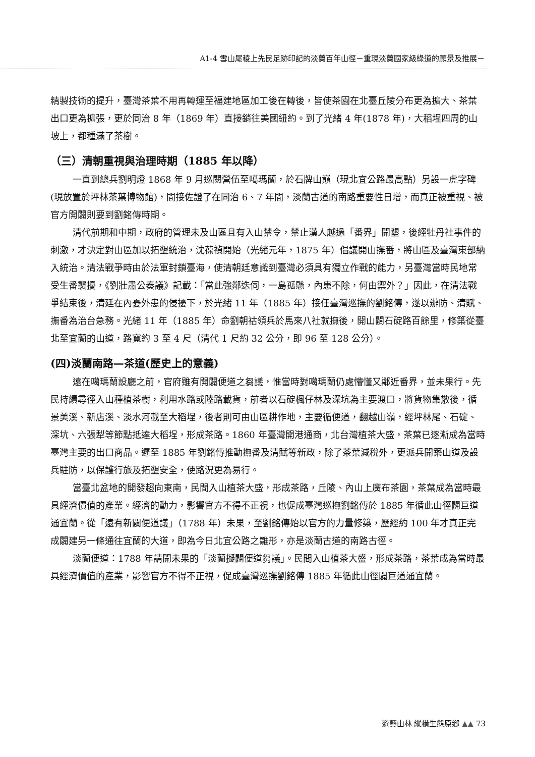A1-4 雪山尾稜上先民足跡印記的淡蘭百年山徑－重現淡蘭國家級綠道的願景及推展－
精製技術的提升，臺灣茶葉不用再轉運至福建地區加工後在轉後，皆使茶園在北臺丘陵分布更為擴大、茶葉出口更為擴張，更於同治 8 年（1869 年）直接銷往美國紐約。到了光緒 4 年(1878 年)，大稻埕四周的山坡上，都種滿了茶樹。
（三）清朝重視與治理時期（1885 年以降）
一直到總兵劉明燈 1868 年 9 月巡閱營伍至噶瑪蘭，於石牌山巔（現北宜公路最高點）另設一虎字碑(現放置於坪林茶葉博物館)，間接佐證了在同治 6、7 年間，淡蘭古道的南路重要性日增，而真正被重視、被官方開闢則要到劉銘傳時期。
清代前期和中期，政府的管理未及山區且有入山禁令，禁止漢人越過「番界」開墾，後經牡丹社事件的刺激，才決定對山區加以拓墾統治，沈葆禎開始（光緒元年，1875 年）倡議開山撫番，將山區及臺灣東部納入統治。清法戰爭時由於法軍封鎖臺海，使清朝廷意識到臺灣必須具有獨立作戰的能力，另臺灣當時民地常受生番襲擾，《劉壯肅公奏議》記載：「當此強鄰迭伺，一島孤懸，內患不除，何由禦外？」因此，在清法戰爭結束後，清廷在內憂外患的侵擾下，於光緒 11 年（1885 年）接任臺灣巡撫的劉銘傳，遂以辦防、清賦、撫番為治台急務。光緒 11 年（1885 年）命劉朝祜領兵於馬來八社就撫後，開山闢石碇路百餘里，修築從臺北至宜蘭的山道，路寬約 3 至 4 尺（清代 1 尺約 32 公分，即 96 至 128 公分）。
(四)淡蘭南路—茶道(歷史上的意義)
遠在噶瑪蘭設廳之前，官府雖有開闢便道之芻議，惟當時對噶瑪蘭仍處懵懂又鄰近番界，並未果行。先民持續尋徑入山種植茶樹，利用水路或陸路載貨，前者以石碇楓仔林及深坑為主要渡口，將貨物集散後，循景美溪、新店溪、淡水河載至大稻埕，後者則可由山區耕作地，主要循便道，翻越山嶺，經坪林尾、石碇、深坑、六張犁等節點抵達大稻埕，形成茶路。1860 年臺灣開港通商，北台灣植茶大盛，茶葉已逐漸成為當時臺灣主要的出口商品。遲至 1885 年劉銘傳推動撫番及清賦等新政，除了茶葉減稅外，更派兵開築山道及設兵駐防，以保護行旅及拓墾安全，使路況更為易行。
當臺北盆地的開發趨向東南，民間入山植茶大盛，形成茶路，丘陵、內山上廣布茶園，茶葉成為當時最具經濟價值的產業。經濟的動力，影響官方不得不正視，也促成臺灣巡撫劉銘傳於 1885 年循此山徑闢巨道通宜蘭。從「遠有新闢便道議」（1788 年）未果，至劉銘傳始以官方的力量修築，歷經約 100 年才真正完成闢建另一條通往宜蘭的大道，即為今日北宜公路之雛形，亦是淡蘭古道的南路古徑。
淡蘭便道：1788 年請開未果的「淡蘭擬闢便道芻議」。民間入山植茶大盛，形成茶路，茶葉成為當時最具經濟價值的產業，影響官方不得不正視，促成臺灣巡撫劉銘傳 1885 年循此山徑闢巨道通宜蘭。
遊藝山林 縱橫生態原鄉 ▲▲ 73